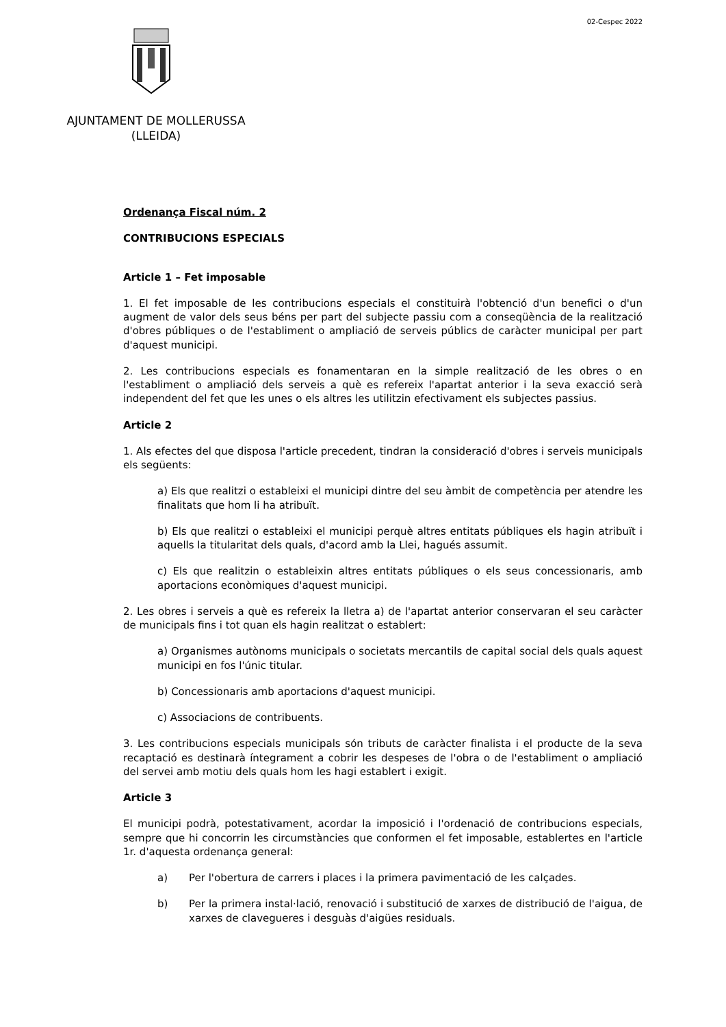02-Cespec 2022
AJUNTAMENT DE MOLLERUSSA
(LLEIDA)
Ordenança Fiscal núm. 2
CONTRIBUCIONS ESPECIALS
Article 1 – Fet imposable
1. El fet imposable de les contribucions especials el constituirà l'obtenció d'un benefici o d'un augment de valor dels seus béns per part del subjecte passiu com a conseqüència de la realització d'obres públiques o de l'establiment o ampliació de serveis públics de caràcter municipal per part d'aquest municipi.
2. Les contribucions especials es fonamentaran en la simple realització de les obres o en l'establiment o ampliació dels serveis a què es refereix l'apartat anterior i la seva exacció serà independent del fet que les unes o els altres les utilitzin efectivament els subjectes passius.
Article 2
1. Als efectes del que disposa l'article precedent, tindran la consideració d'obres i serveis municipals els següents:
a) Els que realitzi o estableixi el municipi dintre del seu àmbit de competència per atendre les finalitats que hom li ha atribuït.
b) Els que realitzi o estableixi el municipi perquè altres entitats públiques els hagin atribuït i aquells la titularitat dels quals, d'acord amb la Llei, hagués assumit.
c) Els que realitzin o estableixin altres entitats públiques o els seus concessionaris, amb aportacions econòmiques d'aquest municipi.
2. Les obres i serveis a què es refereix la lletra a) de l'apartat anterior conservaran el seu caràcter de municipals fins i tot quan els hagin realitzat o establert:
a) Organismes autònoms municipals o societats mercantils de capital social dels quals aquest municipi en fos l'únic titular.
b) Concessionaris amb aportacions d'aquest municipi.
c) Associacions de contribuents.
3. Les contribucions especials municipals són tributs de caràcter finalista i el producte de la seva recaptació es destinarà íntegrament a cobrir les despeses de l'obra o de l'establiment o ampliació del servei amb motiu dels quals hom les hagi establert i exigit.
Article 3
El municipi podrà, potestativament, acordar la imposició i l'ordenació de contribucions especials, sempre que hi concorrin les circumstàncies que conformen el fet imposable, establertes en l'article 1r. d'aquesta ordenança general:
a) Per l'obertura de carrers i places i la primera pavimentació de les calçades.
b) Per la primera instal·lació, renovació i substitució de xarxes de distribució de l'aigua, de xarxes de clavegueres i desguàs d'aigües residuals.